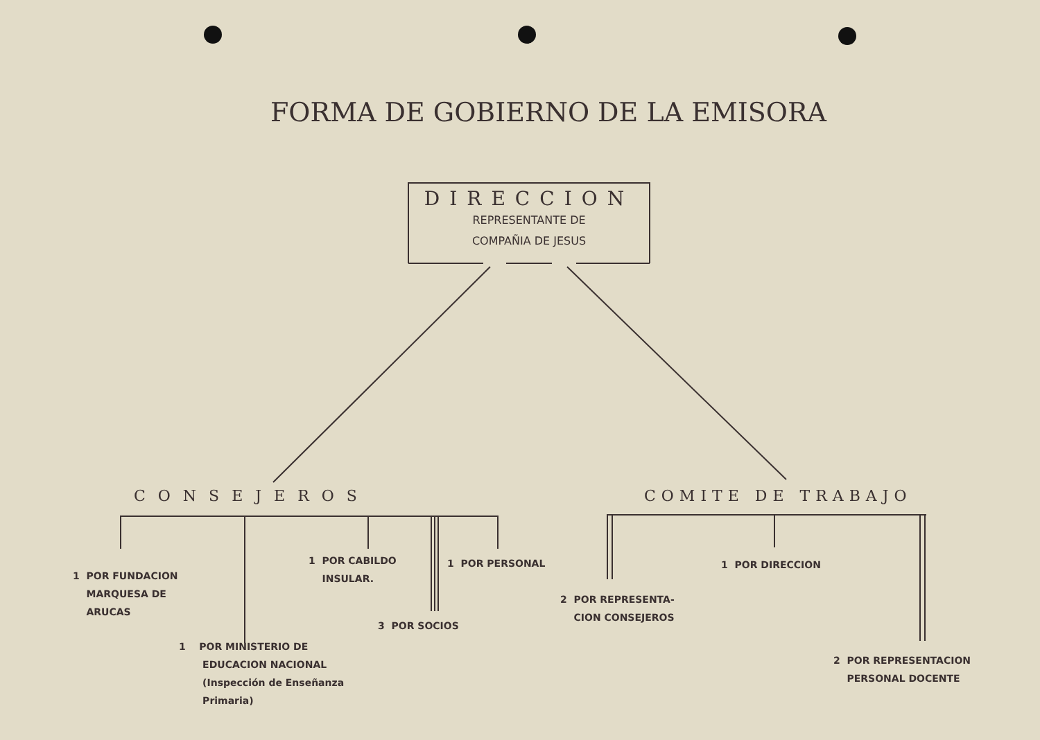FORMA DE GOBIERNO DE LA EMISORA
DIRECCION
REPRESENTANTE DE
COMPAÑIA DE JESUS
CONSEJEROS COMITE DE TRABAJO
1 POR FUNDACION
MARQUESA DE
ARUCAS
1 POR MINISTERIO DE
EDUCACION NACIONAL
(Inspección de Enseñanza
Primaria)
1 POR CABILDO
INSULAR.
3 POR SOCIOS
1 POR PERSONAL
2 POR REPRESENTA-
CION CONSEJEROS
1 POR DIRECCION
2 POR REPRESENTACION
PERSONAL DOCENTE